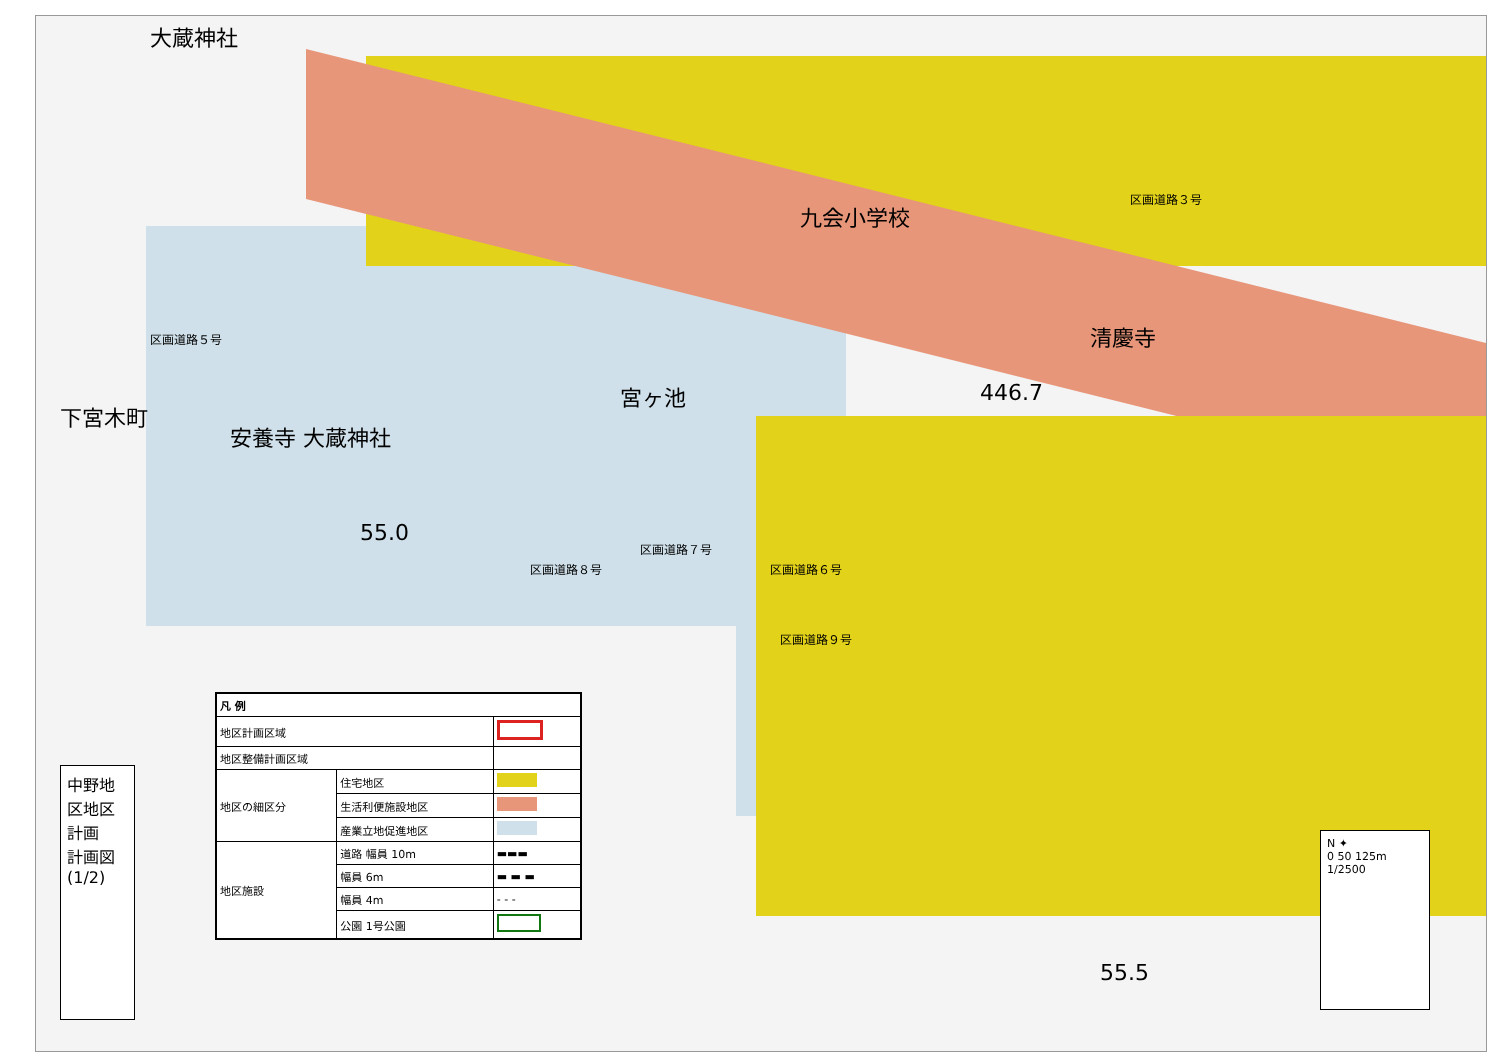大蔵神社
下宮木町
安養寺 大蔵神社
宮ヶ池
九会小学校
清慶寺
446.7
55.0
55.5
区画道路５号
区画道路６号
区画道路３号
区画道路７号
区画道路８号
区画道路９号
中野地区地区計画
計画図 (1/2)
| 凡 例 | | |
| --- | --- | --- |
| 地区計画区域 | | |
| 地区整備計画区域 | | |
| 地区の細区分 | 住宅地区 | |
| | 生活利便施設地区 | |
| | 産業立地促進地区 | |
| 地区施設 | 道路 幅員 10m | ▬▬▬ |
| | 幅員 6m | ▬ ▬ ▬ |
| | 幅員 4m | - - - |
| | 公園 1号公園 | |
N ✦
0 50 125m
1/2500